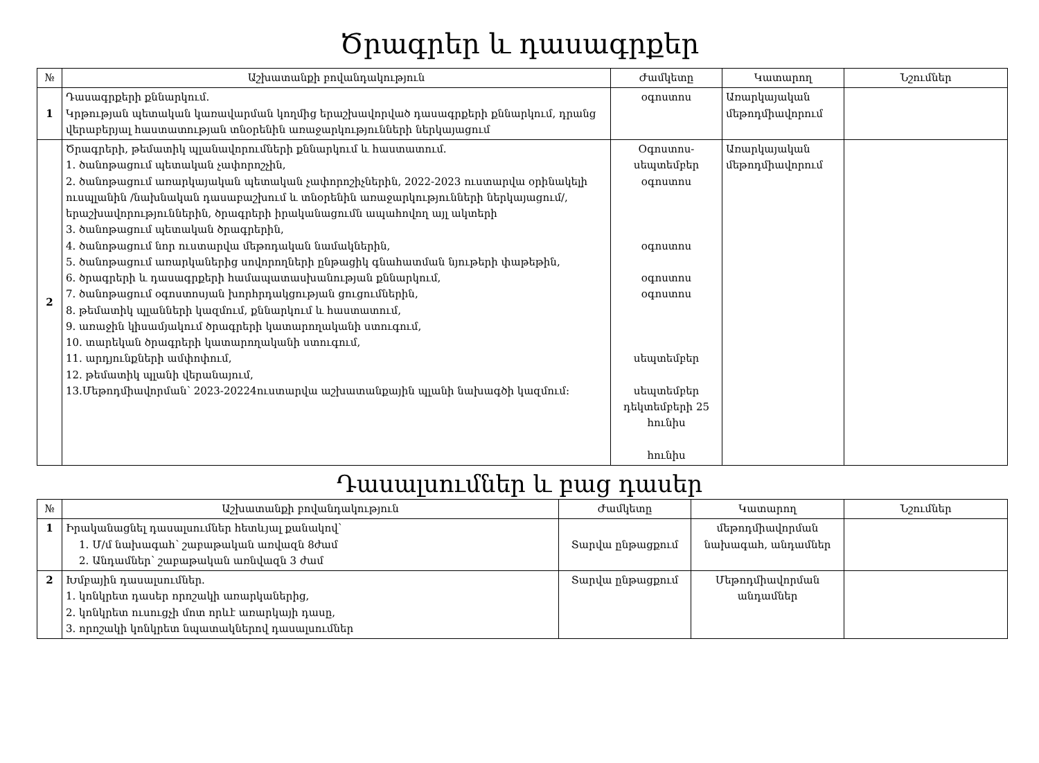Ծրագրեր և դասագրքեր
| № | Աշխատանքի բովանդակություն | Ժամկետը | Կատարող | Նշումներ |
| --- | --- | --- | --- | --- |
| 1 | Դասագրքերի քննարկում. Կրթության պետական կառավարման կողմից երաշխավորված դասագրքերի քննարկում, դրանց վերաբերյալ հաստատության տնօրենին առաջարկությունների ներկայացում | օգոստոս | Առարկայական մեթոդմիավորում | |
| 2 | Ծրագրերի, թեմատիկ պլանավորումների քննարկում և հաստատում. 1. ծանոթացում պետական չափորոշչին, 2. ծանոթացում առարկայական պետական չափորոշիչներին, 2022-2023 ուստարվա օրինակելի ուսպլանին /նախնական դասաբաշխում և տնօրենին առաջարկությունների ներկայացում/, երաշխավորություններին, ծրագրերի իրականացումն ապահովող այլ ակտերի 3. ծանոթացում պետական ծրագրերին, 4. ծանոթացում նոր ուստարվա մեթոդական նամակներին, 5. ծանոթացում առարկաներից սովորողների ընթացիկ գնահատման նյութերի փաթեթին, 6. ծրագրերի և դասագրքերի համապատասխանության քննարկում, 7. ծանոթացում օգոստոսյան խորհրդակցության ցուցումներին, 8. թեմատիկ պլանների կազմում, քննարկում և հաստատում, 9. առաջին կիսամյակում ծրագրերի կատարողականի ստուգում, 10. տարեկան ծրագրերի կատարողականի ստուգում, 11. արդյունքների ամփոփում, 12. թեմատիկ պլանի վերանայում, 13.Մեթոդմիավորման՝ 2023-20224ուստարվա աշխատանքային պլանի նախագծի կազմում: | Օգոստոս-սեպտեմբեր օգոստոս օգոստոս օգոստոս օգոստոս սեպտեմբեր սեպտեմբեր դեկտեմբերի 25 հունիս հունիս | Առարկայական մեթոդմիավորում | |
Դասալսումներ և բաց դասեր
| № | Աշխատանքի բովանդակություն | Ժամկետը | Կատարող | Նշումներ |
| --- | --- | --- | --- | --- |
| 1 | Իրականացնել դասալսումներ հետևյալ քանակով՝ 1. Մ/մ նախագահ՝ շաբաթական առվազն 8ժամ 2. Անդամներ՝ շաբաթական առնվազն 3 ժամ | Տարվա ընթացքում | մեթոդմիավորման նախագահ, անդամներ | |
| 2 | Խմբային դասալսումներ. 1. կոնկրետ դասեր որոշակի առարկաներից, 2. կոնկրետ ուսուցչի մոտ որևէ առարկայի դասը, 3. որոշակի կոնկրետ նպատակներով դասալսումներ | Տարվա ընթացքում | Մեթոդմիավորման անդամներ | |